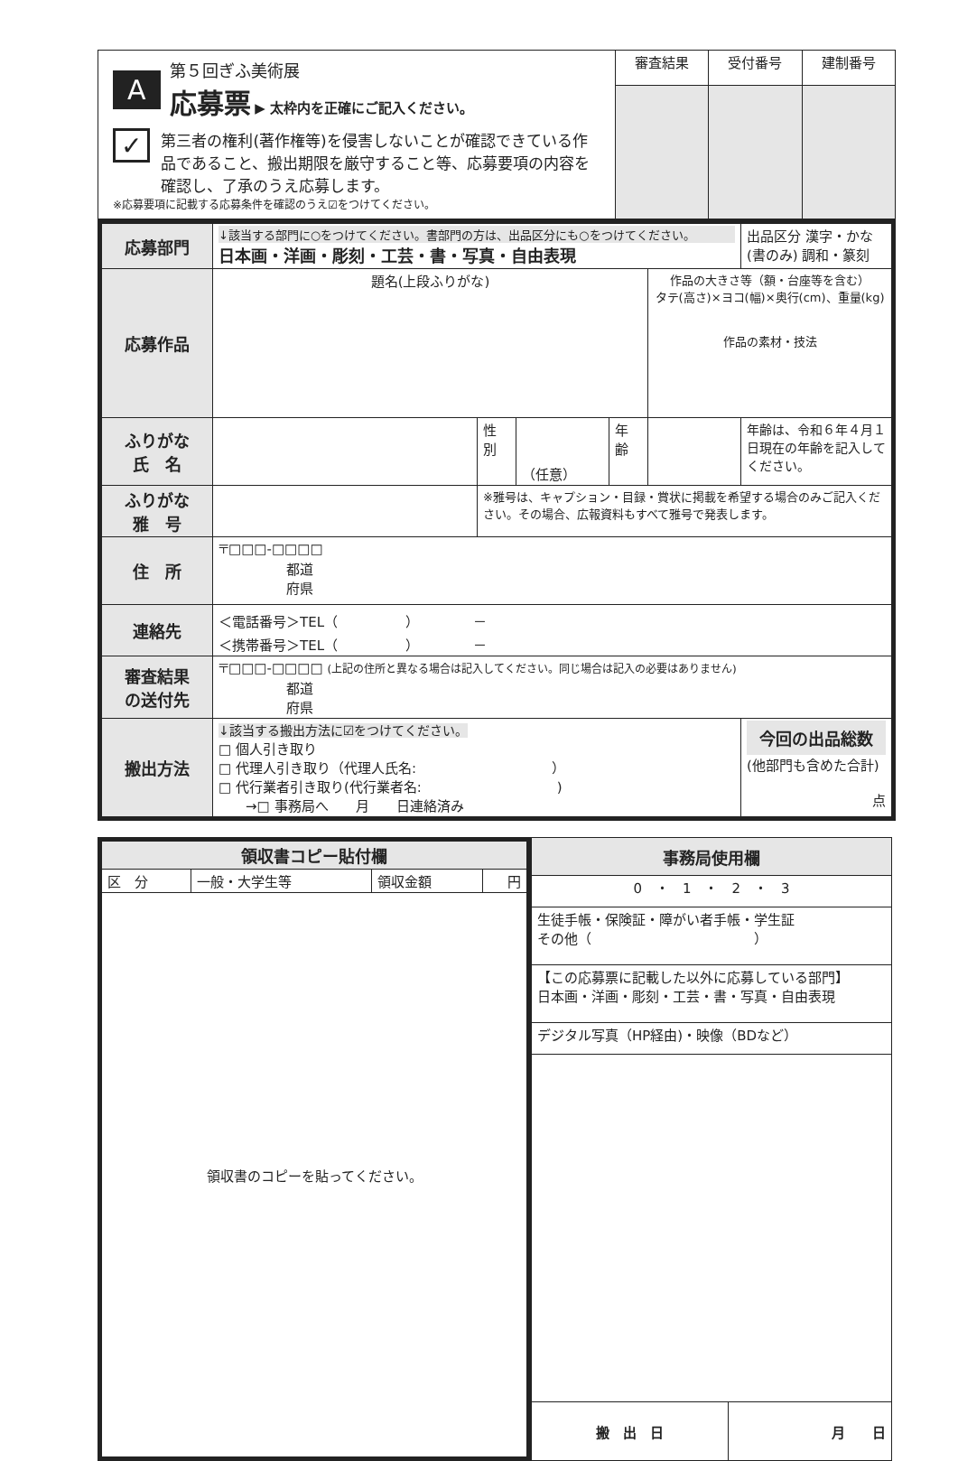| A 第５回ぎふ美術展 応募票 ▶ 太枠内を正確にご記入ください。 ✓ 第三者の権利(著作権等)を侵害しないことが確認できている作品であること、搬出期限を厳守すること等、応募要項の内容を確認し、了承のうえ応募します。 ※応募要項に記載する応募条件を確認のうえ☑をつけてください。 | 審査結果 | 受付番号 | 建制番号 |
| 応募部門 | ↓該当する部門に○をつけてください。書部門の方は、出品区分にも○をつけてください。 日本画・洋画・彫刻・工芸・書・写真・自由表現 | | | | | 出品区分 漢字・かな (書のみ) 調和・篆刻 |
| 応募作品 | 題名(上段ふりがな) | | | | 作品の大きさ等（額・台座等を含む） タテ(高さ)×ヨコ(幅)×奥行(cm)、重量(kg) 作品の素材・技法 | |
| ふりがな 氏 名 | | 性 別 | （任意） | 年 齢 | | 年齢は、令和６年４月１日現在の年齢を記入してください。 |
| ふりがな 雅 号 | | ※雅号は、キャプション・目録・賞状に掲載を希望する場合のみご記入ください。その場合、広報資料もすべて雅号で発表します。 | | | | |
| 住 所 | 〒□□□-□□□□ 都道 府県 | | | | | |
| 連絡先 | ＜電話番号＞TEL（ ） － ＜携帯番号＞TEL（ ） － | | | | | |
| 審査結果 の送付先 | 〒□□□-□□□□ (上記の住所と異なる場合は記入してください。同じ場合は記入の必要はありません) 都道 府県 | | | | | |
| 搬出方法 | ↓該当する搬出方法に☑をつけてください。 □ 個人引き取り □ 代理人引き取り（代理人氏名: ） □ 代行業者引き取り(代行業者名: ) →□ 事務局へ 月 日連絡済み | | | | | 今回の出品総数 (他部門も含めた合計) 点 |
| 領収書コピー貼付欄 | | | |
| 区 分 | 一般・大学生等 | 領収金額 | 円 |
| 領収書のコピーを貼ってください。 | | | |
| 事務局使用欄 | |
| 0 ・ 1 ・ 2 ・ 3 | |
| 生徒手帳・保険証・障がい者手帳・学生証 その他（ ） | |
| 【この応募票に記載した以外に応募している部門】 日本画・洋画・彫刻・工芸・書・写真・自由表現 | |
| デジタル写真（HP経由)・映像（BDなど） | |
| 搬 出 日 | 月 日 |